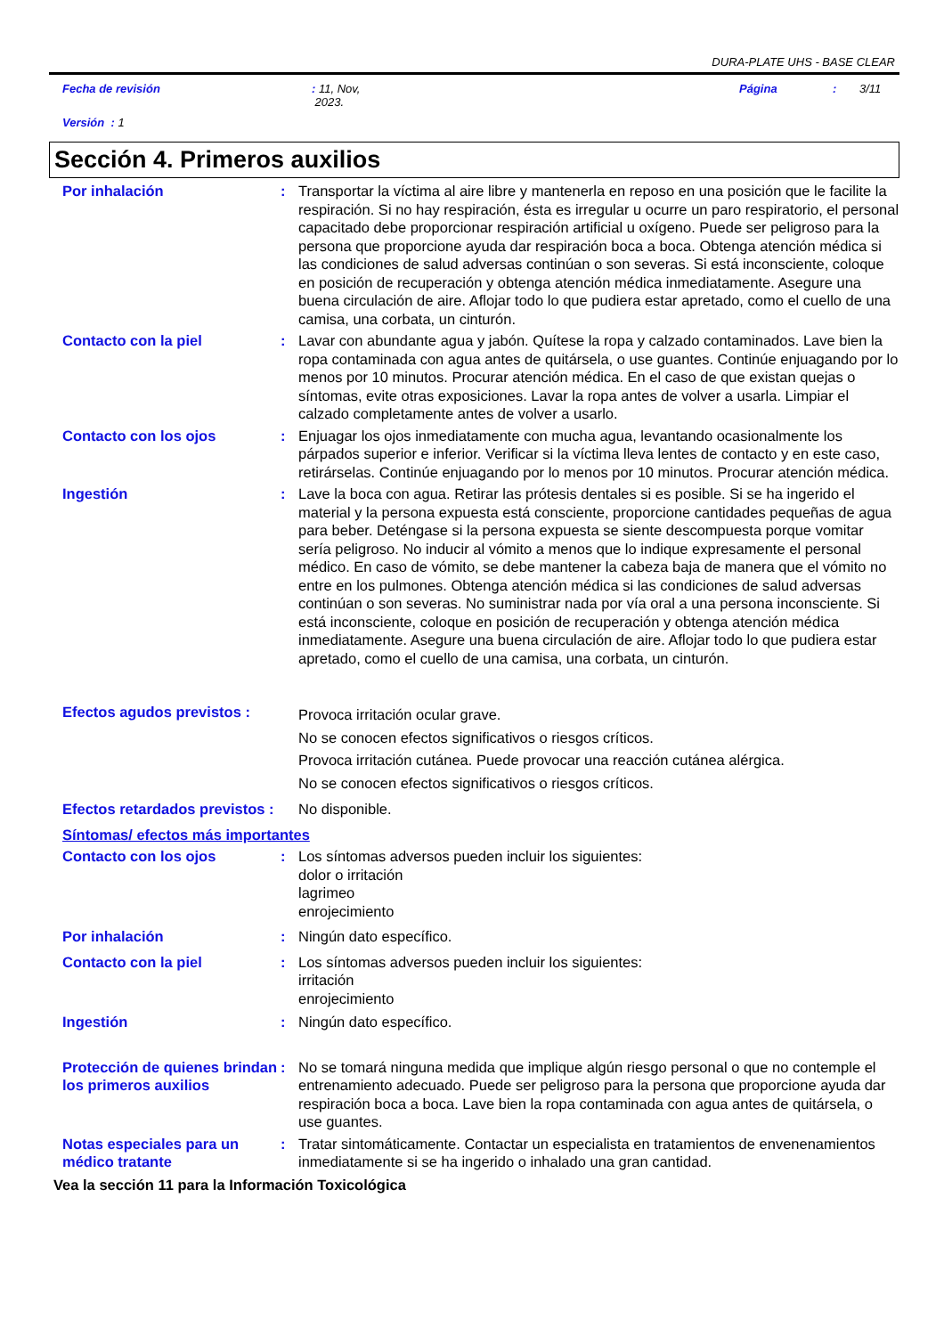DURA-PLATE UHS - BASE CLEAR
Fecha de revisión: 11, Nov,
2023. Página: 3/11
Versión : 1
Sección 4. Primeros auxilios
Por inhalación : Transportar la víctima al aire libre y mantenerla en reposo en una posición que le facilite la respiración. Si no hay respiración, ésta es irregular u ocurre un paro respiratorio, el personal capacitado debe proporcionar respiración artificial u oxígeno. Puede ser peligroso para la persona que proporcione ayuda dar respiración boca a boca. Obtenga atención médica si las condiciones de salud adversas continúan o son severas. Si está inconsciente, coloque en posición de recuperación y obtenga atención médica inmediatamente. Asegure una buena circulación de aire. Aflojar todo lo que pudiera estar apretado, como el cuello de una camisa, una corbata, un cinturón.
Contacto con la piel : Lavar con abundante agua y jabón. Quítese la ropa y calzado contaminados. Lave bien la ropa contaminada con agua antes de quitársela, o use guantes. Continúe enjuagando por lo menos por 10 minutos. Procurar atención médica. En el caso de que existan quejas o síntomas, evite otras exposiciones. Lavar la ropa antes de volver a usarla. Limpiar el calzado completamente antes de volver a usarlo.
Contacto con los ojos : Enjuagar los ojos inmediatamente con mucha agua, levantando ocasionalmente los párpados superior e inferior. Verificar si la víctima lleva lentes de contacto y en este caso, retirárselas. Continúe enjuagando por lo menos por 10 minutos. Procurar atención médica.
Ingestión : Lave la boca con agua. Retirar las prótesis dentales si es posible. Si se ha ingerido el material y la persona expuesta está consciente, proporcione cantidades pequeñas de agua para beber. Deténgase si la persona expuesta se siente descompuesta porque vomitar sería peligroso. No inducir al vómito a menos que lo indique expresamente el personal médico. En caso de vómito, se debe mantener la cabeza baja de manera que el vómito no entre en los pulmones. Obtenga atención médica si las condiciones de salud adversas continúan o son severas. No suministrar nada por vía oral a una persona inconsciente. Si está inconsciente, coloque en posición de recuperación y obtenga atención médica inmediatamente. Asegure una buena circulación de aire. Aflojar todo lo que pudiera estar apretado, como el cuello de una camisa, una corbata, un cinturón.
Efectos agudos previstos :
Provoca irritación ocular grave.
No se conocen efectos significativos o riesgos críticos.
Provoca irritación cutánea. Puede provocar una reacción cutánea alérgica.
No se conocen efectos significativos o riesgos críticos.
Efectos retardados previstos :
No disponible.
Síntomas/ efectos más importantes
Contacto con los ojos : Los síntomas adversos pueden incluir los siguientes:
dolor o irritación
lagrimeo
enrojecimiento
Por inhalación : Ningún dato específico.
Contacto con la piel : Los síntomas adversos pueden incluir los siguientes:
irritación
enrojecimiento
Ingestión : Ningún dato específico.
Protección de quienes brindan los primeros auxilios
: No se tomará ninguna medida que implique algún riesgo personal o que no contemple el entrenamiento adecuado. Puede ser peligroso para la persona que proporcione ayuda dar respiración boca a boca. Lave bien la ropa contaminada con agua antes de quitársela, o use guantes.
Notas especiales para un médico tratante
: Tratar sintomáticamente. Contactar un especialista en tratamientos de envenenamientos inmediatamente si se ha ingerido o inhalado una gran cantidad.
Vea la sección 11 para la Información Toxicológica